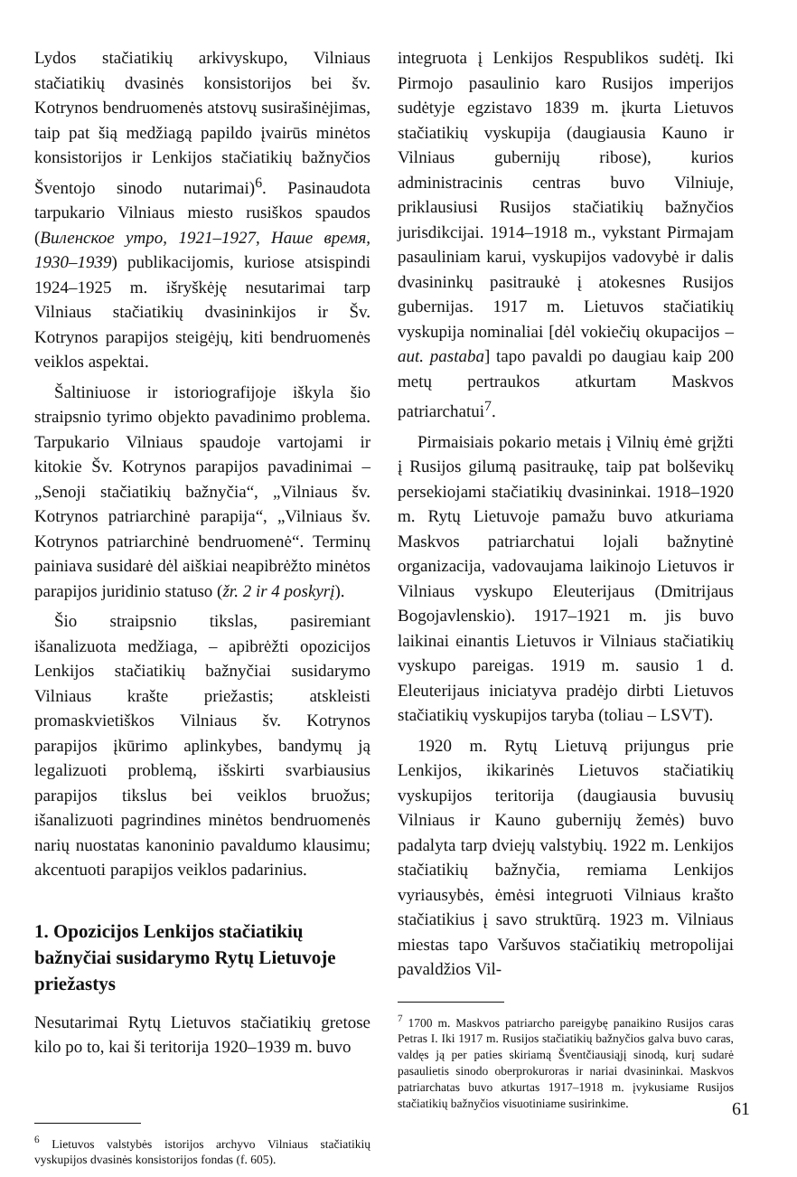Lydos stačiatikių arkivyskupo, Vilniaus stačiatikių dvasinės konsistorijos bei šv. Kotrynos bendruomenės atstovų susirašinėjimas, taip pat šią medžiagą papildo įvairūs minėtos konsistorijos ir Lenkijos stačiatikių bažnyčios Šventojo sinodo nutarimai)<sup>6</sup>. Pasinaudota tarpukario Vilniaus miesto rusiškos spaudos (Виленское утро, 1921–1927, Наше время, 1930–1939) publikacijomis, kuriose atsispindi 1924–1925 m. išryškėję nesutarimai tarp Vilniaus stačiatikių dvasininkijos ir Šv. Kotrynos parapijos steigėjų, kiti bendruomenės veiklos aspektai.
Šaltiniuose ir istoriografijoje iškyla šio straipsnio tyrimo objekto pavadinimo problema. Tarpukario Vilniaus spaudoje vartojami ir kitokie Šv. Kotrynos parapijos pavadinimai – „Senoji stačiatikių bažnyčia“, „Vilniaus šv. Kotrynos patriarchinė parapija“, „Vilniaus šv. Kotrynos patriarchinė bendruomenė“. Terminų painiava susidarė dėl aiškiai neapibrėžto minėtos parapijos juridinio statuso (žr. 2 ir 4 poskyrį).
Šio straipsnio tikslas, pasiremiant išanalizuota medžiaga, – apibrėžti opozicijos Lenkijos stačiatikių bažnyčiai susidarymo Vilniaus krašte priežastis; atskleisti promaskvietiškos Vilniaus šv. Kotrynos parapijos įkūrimo aplinkybes, bandymų ją legalizuoti problemą, išskirti svarbiausius parapijos tikslus bei veiklos bruožus; išanalizuoti pagrindines minėtos bendruomenės narių nuostatas kanoninio pavaldumo klausimu; akcentuoti parapijos veiklos padarinius.
1. Opozicijos Lenkijos stačiatikių bažnyčiai susidarymo Rytų Lietuvoje priežastys
Nesutarimai Rytų Lietuvos stačiatikių gretose kilo po to, kai ši teritorija 1920–1939 m. buvo
<sup>6</sup> Lietuvos valstybės istorijos archyvo Vilniaus stačiatikių vyskupijos dvasinės konsistorijos fondas (f. 605).
integruota į Lenkijos Respublikos sudėtį. Iki Pirmojo pasaulinio karo Rusijos imperijos sudėtyje egzistavo 1839 m. įkurta Lietuvos stačiatikių vyskupija (daugiausia Kauno ir Vilniaus gubernijų ribose), kurios administracinis centras buvo Vilniuje, priklausiusi Rusijos stačiatikių bažnyčios jurisdikcijai. 1914–1918 m., vykstant Pirmajam pasauliniam karui, vyskupijos vadovybė ir dalis dvasininkų pasitraukė į atokesnes Rusijos gubernijas. 1917 m. Lietuvos stačiatikių vyskupija nominaliai [dėl vokiečių okupacijos – aut. pastaba] tapo pavaldi po daugiau kaip 200 metų pertraukos atkurtam Maskvos patriarchatui<sup>7</sup>.
Pirmaisiais pokario metais į Vilnių ėmė grįžti į Rusijos gilumą pasitraukę, taip pat bolševikų persekiojami stačiatikių dvasininkai. 1918–1920 m. Rytų Lietuvoje pamažu buvo atkuriama Maskvos patriarchatui lojali bažnytinė organizacija, vadovaujama laikinojo Lietuvos ir Vilniaus vyskupo Eleuterijaus (Dmitrijaus Bogojavlenskio). 1917–1921 m. jis buvo laikinai einantis Lietuvos ir Vilniaus stačiatikių vyskupo pareigas. 1919 m. sausio 1 d. Eleuterijaus iniciatyva pradėjo dirbti Lietuvos stačiatikių vyskupijos taryba (toliau – LSVT).
1920 m. Rytų Lietuvą prijungus prie Lenkijos, ikikarinės Lietuvos stačiatikių vyskupijos teritorija (daugiausia buvusių Vilniaus ir Kauno gubernijų žemės) buvo padalyta tarp dviejų valstybių. 1922 m. Lenkijos stačiatikių bažnyčia, remiama Lenkijos vyriausybės, ėmėsi integruoti Vilniaus krašto stačiatikius į savo struktūrą. 1923 m. Vilniaus miestas tapo Varšuvos stačiatikių metropolijai pavaldžios Vil-
<sup>7</sup> 1700 m. Maskvos patriarcho pareigybę panaikino Rusijos caras Petras I. Iki 1917 m. Rusijos stačiatikių bažnyčios galva buvo caras, valdęs ją per paties skiriamą Šventčiausiąjį sinodą, kurį sudarė pasaulietis sinodo oberprokuroras ir nariai dvasininkai. Maskvos patriarchatas buvo atkurtas 1917–1918 m. įvykusiame Rusijos stačiatikių bažnyčios visuotiniame susirinkime.
61